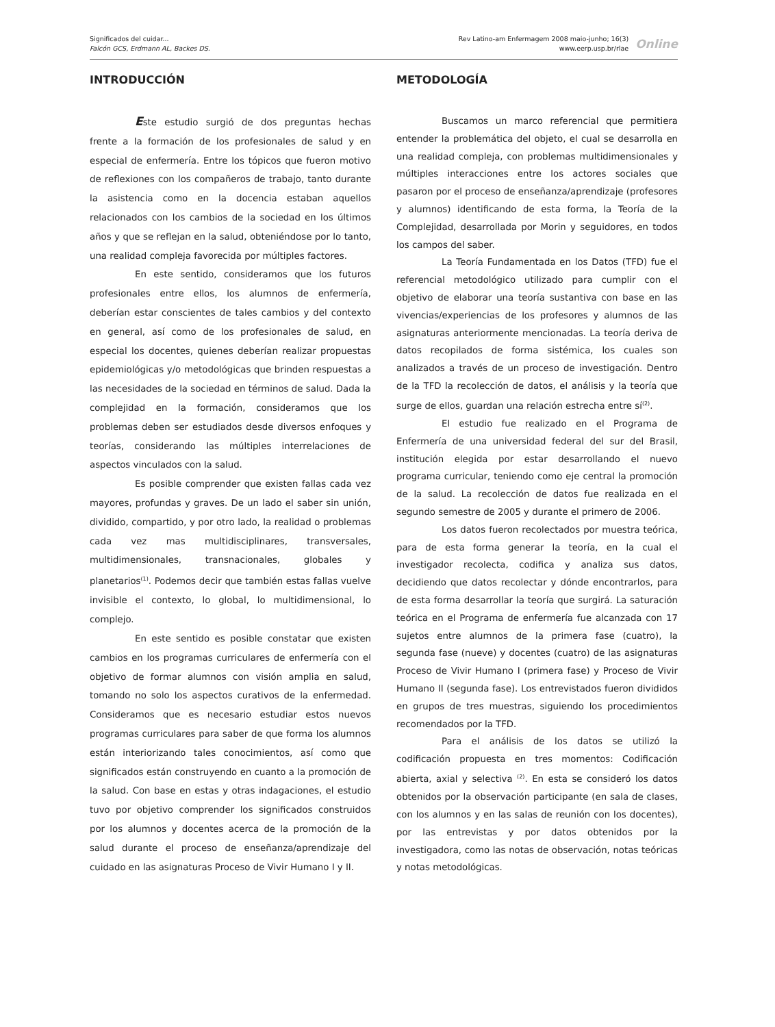Significados del cuidar...
Falcón GCS, Erdmann AL, Backes DS.
Rev Latino-am Enfermagem 2008 maio-junho; 16(3)
www.eerp.usp.br/rlae
Online
INTRODUCCIÓN
Este estudio surgió de dos preguntas hechas frente a la formación de los profesionales de salud y en especial de enfermería. Entre los tópicos que fueron motivo de reflexiones con los compañeros de trabajo, tanto durante la asistencia como en la docencia estaban aquellos relacionados con los cambios de la sociedad en los últimos años y que se reflejan en la salud, obteniéndose por lo tanto, una realidad compleja favorecida por múltiples factores.
En este sentido, consideramos que los futuros profesionales entre ellos, los alumnos de enfermería, deberían estar conscientes de tales cambios y del contexto en general, así como de los profesionales de salud, en especial los docentes, quienes deberían realizar propuestas epidemiológicas y/o metodológicas que brinden respuestas a las necesidades de la sociedad en términos de salud. Dada la complejidad en la formación, consideramos que los problemas deben ser estudiados desde diversos enfoques y teorías, considerando las múltiples interrelaciones de aspectos vinculados con la salud.
Es posible comprender que existen fallas cada vez mayores, profundas y graves. De un lado el saber sin unión, dividido, compartido, y por otro lado, la realidad o problemas cada vez mas multidisciplinares, transversales, multidimensionales, transnacionales, globales y planetarios<sup>(1)</sup>. Podemos decir que también estas fallas vuelve invisible el contexto, lo global, lo multidimensional, lo complejo.
En este sentido es posible constatar que existen cambios en los programas curriculares de enfermería con el objetivo de formar alumnos con visión amplia en salud, tomando no solo los aspectos curativos de la enfermedad. Consideramos que es necesario estudiar estos nuevos programas curriculares para saber de que forma los alumnos están interiorizando tales conocimientos, así como que significados están construyendo en cuanto a la promoción de la salud. Con base en estas y otras indagaciones, el estudio tuvo por objetivo comprender los significados construidos por los alumnos y docentes acerca de la promoción de la salud durante el proceso de enseñanza/aprendizaje del cuidado en las asignaturas Proceso de Vivir Humano I y II.
METODOLOGÍA
Buscamos un marco referencial que permitiera entender la problemática del objeto, el cual se desarrolla en una realidad compleja, con problemas multidimensionales y múltiples interacciones entre los actores sociales que pasaron por el proceso de enseñanza/aprendizaje (profesores y alumnos) identificando de esta forma, la Teoría de la Complejidad, desarrollada por Morin y seguidores, en todos los campos del saber.
La Teoría Fundamentada en los Datos (TFD) fue el referencial metodológico utilizado para cumplir con el objetivo de elaborar una teoría sustantiva con base en las vivencias/experiencias de los profesores y alumnos de las asignaturas anteriormente mencionadas. La teoría deriva de datos recopilados de forma sistémica, los cuales son analizados a través de un proceso de investigación. Dentro de la TFD la recolección de datos, el análisis y la teoría que surge de ellos, guardan una relación estrecha entre sí<sup>(2)</sup>.
El estudio fue realizado en el Programa de Enfermería de una universidad federal del sur del Brasil, institución elegida por estar desarrollando el nuevo programa curricular, teniendo como eje central la promoción de la salud. La recolección de datos fue realizada en el segundo semestre de 2005 y durante el primero de 2006.
Los datos fueron recolectados por muestra teórica, para de esta forma generar la teoría, en la cual el investigador recolecta, codifica y analiza sus datos, decidiendo que datos recolectar y dónde encontrarlos, para de esta forma desarrollar la teoría que surgirá. La saturación teórica en el Programa de enfermería fue alcanzada con 17 sujetos entre alumnos de la primera fase (cuatro), la segunda fase (nueve) y docentes (cuatro) de las asignaturas Proceso de Vivir Humano I (primera fase) y Proceso de Vivir Humano II (segunda fase). Los entrevistados fueron divididos en grupos de tres muestras, siguiendo los procedimientos recomendados por la TFD.
Para el análisis de los datos se utilizó la codificación propuesta en tres momentos: Codificación abierta, axial y selectiva <sup>(2)</sup>. En esta se consideró los datos obtenidos por la observación participante (en sala de clases, con los alumnos y en las salas de reunión con los docentes), por las entrevistas y por datos obtenidos por la investigadora, como las notas de observación, notas teóricas y notas metodológicas.